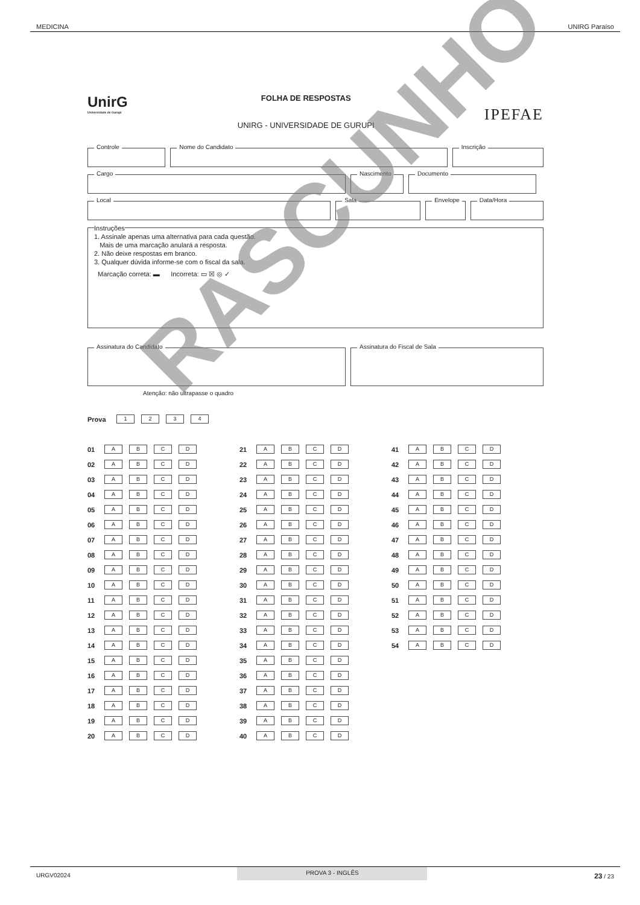MEDICINA UNIRG Paraíso
UnirG
Universidade de Gurupi
FOLHA DE RESPOSTAS
UNIRG - UNIVERSIDADE DE GURUPI
IPEFAE
Controle Nome do Candidato Inscrição
Cargo Nascimento Documento
Local Sala Envelope Data/Hora
Instruções
1. Assinale apenas uma alternativa para cada questão.
Mais de uma marcação anulará a resposta.
2. Não deixe respostas em branco.
3. Qualquer dúvida informe-se com o fiscal da sala.
Marcação correta: ▬ Incorreta: ▭ ☒ ◎ ✓
Assinatura do Candidato Assinatura do Fiscal de Sala
Atenção: não ultrapasse o quadro
Prova
1 2 3 4
01
A B C D
02
A B C D
03
A B C D
04
A B C D
05
A B C D
06
A B C D
07
A B C D
08
A B C D
09
A B C D
10
A B C D
11
A B C D
12
A B C D
13
A B C D
14
A B C D
15
A B C D
16
A B C D
17
A B C D
18
A B C D
19
A B C D
20
A B C D
21
A B C D
22
A B C D
23
A B C D
24
A B C D
25
A B C D
26
A B C D
27
A B C D
28
A B C D
29
A B C D
30
A B C D
31
A B C D
32
A B C D
33
A B C D
34
A B C D
35
A B C D
36
A B C D
37
A B C D
38
A B C D
39
A B C D
40
A B C D
41
A B C D
42
A B C D
43
A B C D
44
A B C D
45
A B C D
46
A B C D
47
A B C D
48
A B C D
49
A B C D
50
A B C D
51
A B C D
52
A B C D
53
A B C D
54
A B C D
RASCUNHO
URGV02024 PROVA 3 - INGLÊS 23 / 23